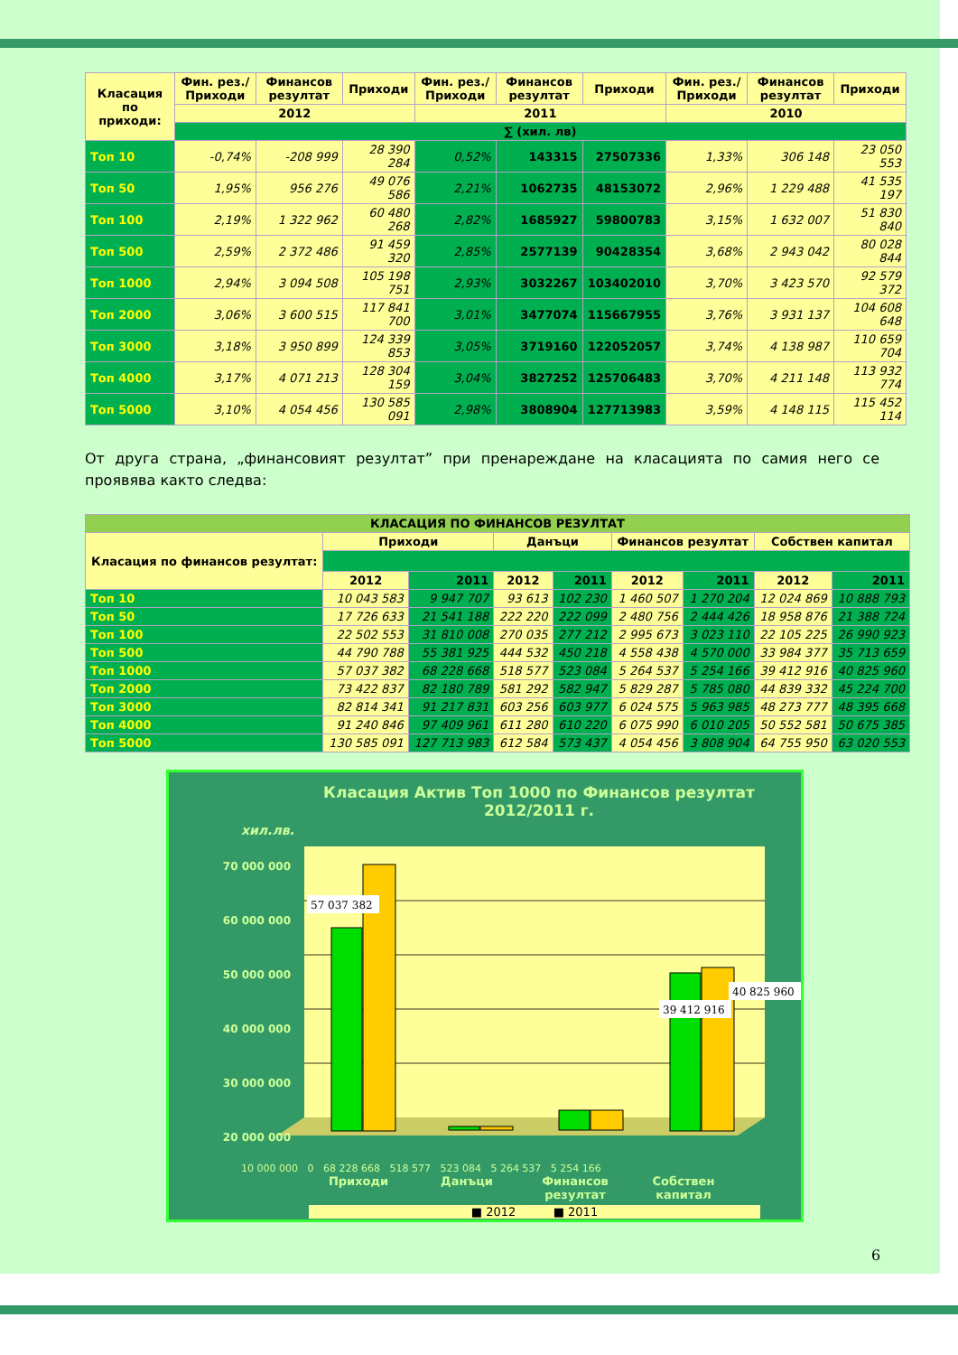| Класация по приходи: | Фин. рез./ Приходи | Финансов резултат | Приходи | Фин. рез./ Приходи | Финансов резултат | Приходи | Фин. рез./ Приходи | Финансов резултат | Приходи |
| --- | --- | --- | --- | --- | --- | --- | --- | --- | --- |
| | 2012 | | | 2011 | | | 2010 | | |
| | ∑ (хил. лв) | | | | | | | | |
| Топ 10 | -0,74% | -208 999 | 28 390 284 | 0,52% | 143315 | 27507336 | 1,33% | 306 148 | 23 050 553 |
| Топ 50 | 1,95% | 956 276 | 49 076 586 | 2,21% | 1062735 | 48153072 | 2,96% | 1 229 488 | 41 535 197 |
| Топ 100 | 2,19% | 1 322 962 | 60 480 268 | 2,82% | 1685927 | 59800783 | 3,15% | 1 632 007 | 51 830 840 |
| Топ 500 | 2,59% | 2 372 486 | 91 459 320 | 2,85% | 2577139 | 90428354 | 3,68% | 2 943 042 | 80 028 844 |
| Топ 1000 | 2,94% | 3 094 508 | 105 198 751 | 2,93% | 3032267 | 103402010 | 3,70% | 3 423 570 | 92 579 372 |
| Топ 2000 | 3,06% | 3 600 515 | 117 841 700 | 3,01% | 3477074 | 115667955 | 3,76% | 3 931 137 | 104 608 648 |
| Топ 3000 | 3,18% | 3 950 899 | 124 339 853 | 3,05% | 3719160 | 122052057 | 3,74% | 4 138 987 | 110 659 704 |
| Топ 4000 | 3,17% | 4 071 213 | 128 304 159 | 3,04% | 3827252 | 125706483 | 3,70% | 4 211 148 | 113 932 774 |
| Топ 5000 | 3,10% | 4 054 456 | 130 585 091 | 2,98% | 3808904 | 127713983 | 3,59% | 4 148 115 | 115 452 114 |
От друга страна, „финансовият резултат” при пренареждане на класацията по самия него се проявява както следва:
| КЛАСАЦИЯ ПО ФИНАНСОВ РЕЗУЛТАТ | | | | | | | | |
| --- | --- | --- | --- | --- | --- | --- | --- | --- |
| Класация по финансов резултат: | Приходи | | Данъци | | Финансов резултат | | Собствен капитал | |
| | 2012 | 2011 | 2012 | 2011 | 2012 | 2011 | 2012 | 2011 |
| Топ 10 | 10 043 583 | 9 947 707 | 93 613 | 102 230 | 1 460 507 | 1 270 204 | 12 024 869 | 10 888 793 |
| Топ 50 | 17 726 633 | 21 541 188 | 222 220 | 222 099 | 2 480 756 | 2 444 426 | 18 958 876 | 21 388 724 |
| Топ 100 | 22 502 553 | 31 810 008 | 270 035 | 277 212 | 2 995 673 | 3 023 110 | 22 105 225 | 26 990 923 |
| Топ 500 | 44 790 788 | 55 381 925 | 444 532 | 450 218 | 4 558 438 | 4 570 000 | 33 984 377 | 35 713 659 |
| Топ 1000 | 57 037 382 | 68 228 668 | 518 577 | 523 084 | 5 264 537 | 5 254 166 | 39 412 916 | 40 825 960 |
| Топ 2000 | 73 422 837 | 82 180 789 | 581 292 | 582 947 | 5 829 287 | 5 785 080 | 44 839 332 | 45 224 700 |
| Топ 3000 | 82 814 341 | 91 217 831 | 603 256 | 603 977 | 6 024 575 | 5 963 985 | 48 273 777 | 48 395 668 |
| Топ 4000 | 91 240 846 | 97 409 961 | 611 280 | 610 220 | 6 075 990 | 6 010 205 | 50 552 581 | 50 675 385 |
| Топ 5000 | 130 585 091 | 127 713 983 | 612 584 | 573 437 | 4 054 456 | 3 808 904 | 64 755 950 | 63 020 553 |
Класация Актив Топ 1000 по Финансов резултат
2012/2011 г.
хил.лв.
70 000 000
60 000 000
50 000 000
40 000 000
30 000 000
20 000 000
57 037 382
39 412 916
40 825 960
10 000 000 0 68 228 668 518 577 523 084 5 264 537 5 254 166
Приходи Данъци Финансов резултат Собствен капитал
■ 2012 ■ 2011
6